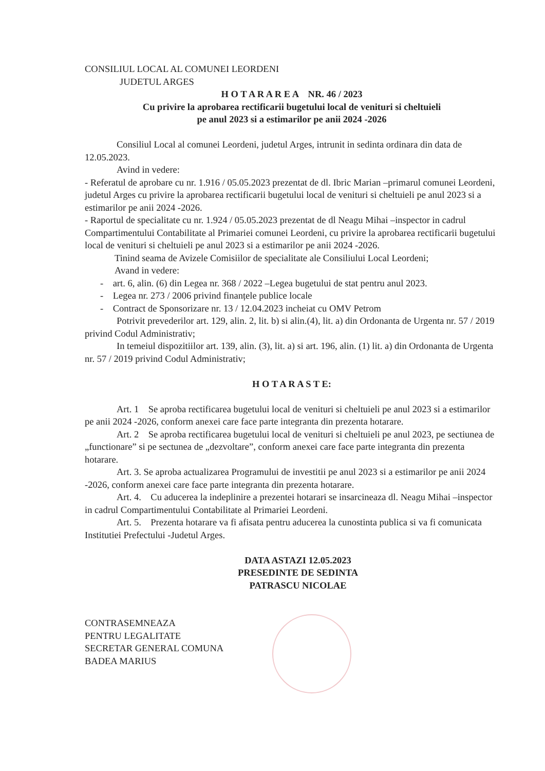CONSILIUL LOCAL AL COMUNEI LEORDENI
JUDETUL ARGES
H O T A R A R E A NR. 46 / 2023
Cu privire la aprobarea rectificarii bugetului local de venituri si cheltuieli
pe anul 2023 si a estimarilor pe anii 2024 -2026
Consiliul Local al comunei Leordeni, judetul Arges, intrunit in sedinta ordinara din data de 12.05.2023.
Avind in vedere:
- Referatul de aprobare cu nr. 1.916 / 05.05.2023 prezentat de dl. Ibric Marian –primarul comunei Leordeni, judetul Arges cu privire la aprobarea rectificarii bugetului local de venituri si cheltuieli pe anul 2023 si a estimarilor pe anii 2024 -2026.
- Raportul de specialitate cu nr. 1.924 / 05.05.2023 prezentat de dl Neagu Mihai –inspector in cadrul Compartimentului Contabilitate al Primariei comunei Leordeni, cu privire la aprobarea rectificarii bugetului local de venituri si cheltuieli pe anul 2023 si a estimarilor pe anii 2024 -2026.
Tinind seama de Avizele Comisiilor de specialitate ale Consiliului Local Leordeni;
Avand in vedere:
- art. 6, alin. (6) din Legea nr. 368 / 2022 –Legea bugetului de stat pentru anul 2023.
- Legea nr. 273 / 2006 privind finanțele publice locale
- Contract de Sponsorizare nr. 13 / 12.04.2023 incheiat cu OMV Petrom
Potrivit prevederilor art. 129, alin. 2, lit. b) si alin.(4), lit. a) din Ordonanta de Urgenta nr. 57 / 2019 privind Codul Administrativ;
In temeiul dispozitiilor art. 139, alin. (3), lit. a) si art. 196, alin. (1) lit. a) din Ordonanta de Urgenta nr. 57 / 2019 privind Codul Administrativ;
H O T A R A S T E:
Art. 1 Se aproba rectificarea bugetului local de venituri si cheltuieli pe anul 2023 si a estimarilor pe anii 2024 -2026, conform anexei care face parte integranta din prezenta hotarare.
Art. 2 Se aproba rectificarea bugetului local de venituri si cheltuieli pe anul 2023, pe sectiunea de „functionare” si pe sectunea de „dezvoltare”, conform anexei care face parte integranta din prezenta hotarare.
Art. 3. Se aproba actualizarea Programului de investitii pe anul 2023 si a estimarilor pe anii 2024 -2026, conform anexei care face parte integranta din prezenta hotarare.
Art. 4. Cu aducerea la indeplinire a prezentei hotarari se insarcineaza dl. Neagu Mihai –inspector in cadrul Compartimentului Contabilitate al Primariei Leordeni.
Art. 5. Prezenta hotarare va fi afisata pentru aducerea la cunostinta publica si va fi comunicata Institutiei Prefectului -Judetul Arges.
DATA ASTAZI 12.05.2023
PRESEDINTE DE SEDINTA
PATRASCU NICOLAE
CONTRASEMNEAZA
PENTRU LEGALITATE
SECRETAR GENERAL COMUNA
BADEA MARIUS